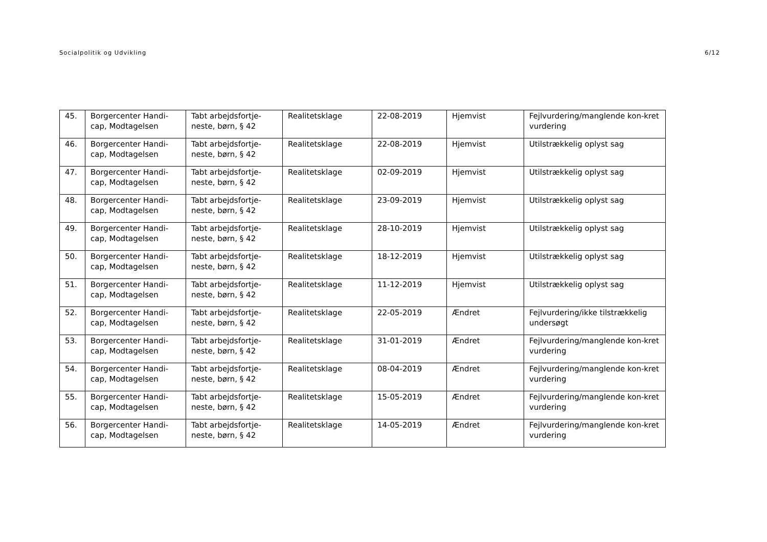Socialpolitik og Udvikling 6/12
| 45. | Borgercenter Handi-cap, Modtagelsen | Tabt arbejdsfortje-neste, børn, § 42 | Realitetsklage | 22-08-2019 | Hjemvist | Fejlvurdering/manglende kon-kret vurdering |
| 46. | Borgercenter Handi-cap, Modtagelsen | Tabt arbejdsfortje-neste, børn, § 42 | Realitetsklage | 22-08-2019 | Hjemvist | Utilstrækkelig oplyst sag |
| 47. | Borgercenter Handi-cap, Modtagelsen | Tabt arbejdsfortje-neste, børn, § 42 | Realitetsklage | 02-09-2019 | Hjemvist | Utilstrækkelig oplyst sag |
| 48. | Borgercenter Handi-cap, Modtagelsen | Tabt arbejdsfortje-neste, børn, § 42 | Realitetsklage | 23-09-2019 | Hjemvist | Utilstrækkelig oplyst sag |
| 49. | Borgercenter Handi-cap, Modtagelsen | Tabt arbejdsfortje-neste, børn, § 42 | Realitetsklage | 28-10-2019 | Hjemvist | Utilstrækkelig oplyst sag |
| 50. | Borgercenter Handi-cap, Modtagelsen | Tabt arbejdsfortje-neste, børn, § 42 | Realitetsklage | 18-12-2019 | Hjemvist | Utilstrækkelig oplyst sag |
| 51. | Borgercenter Handi-cap, Modtagelsen | Tabt arbejdsfortje-neste, børn, § 42 | Realitetsklage | 11-12-2019 | Hjemvist | Utilstrækkelig oplyst sag |
| 52. | Borgercenter Handi-cap, Modtagelsen | Tabt arbejdsfortje-neste, børn, § 42 | Realitetsklage | 22-05-2019 | Ændret | Fejlvurdering/ikke tilstrækkelig undersøgt |
| 53. | Borgercenter Handi-cap, Modtagelsen | Tabt arbejdsfortje-neste, børn, § 42 | Realitetsklage | 31-01-2019 | Ændret | Fejlvurdering/manglende kon-kret vurdering |
| 54. | Borgercenter Handi-cap, Modtagelsen | Tabt arbejdsfortje-neste, børn, § 42 | Realitetsklage | 08-04-2019 | Ændret | Fejlvurdering/manglende kon-kret vurdering |
| 55. | Borgercenter Handi-cap, Modtagelsen | Tabt arbejdsfortje-neste, børn, § 42 | Realitetsklage | 15-05-2019 | Ændret | Fejlvurdering/manglende kon-kret vurdering |
| 56. | Borgercenter Handi-cap, Modtagelsen | Tabt arbejdsfortje-neste, børn, § 42 | Realitetsklage | 14-05-2019 | Ændret | Fejlvurdering/manglende kon-kret vurdering |